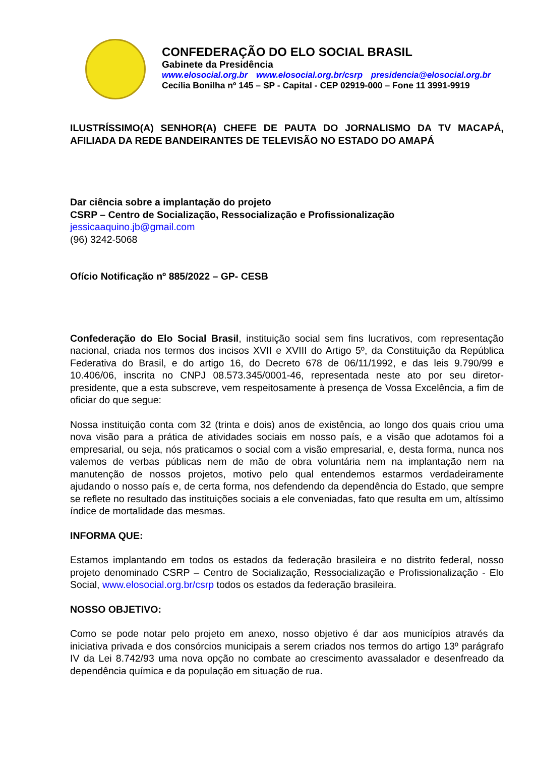CONFEDERAÇÃO DO ELO SOCIAL BRASIL
Gabinete da Presidência
www.elosocial.org.br www.elosocial.org.br/csrp presidencia@elosocial.org.br
Cecília Bonilha nº 145 – SP - Capital - CEP 02919-000 – Fone 11 3991-9919
ILUSTRÍSSIMO(A) SENHOR(A) CHEFE DE PAUTA DO JORNALISMO DA TV MACAPÁ, AFILIADA DA REDE BANDEIRANTES DE TELEVISÃO NO ESTADO DO AMAPÁ
Dar ciência sobre a implantação do projeto
CSRP – Centro de Socialização, Ressocialização e Profissionalização
jessicaaquino.jb@gmail.com
(96) 3242-5068
Ofício Notificação nº 885/2022 – GP- CESB
Confederação do Elo Social Brasil, instituição social sem fins lucrativos, com representação nacional, criada nos termos dos incisos XVII e XVIII do Artigo 5º, da Constituição da República Federativa do Brasil, e do artigo 16, do Decreto 678 de 06/11/1992, e das leis 9.790/99 e 10.406/06, inscrita no CNPJ 08.573.345/0001-46, representada neste ato por seu diretor-presidente, que a esta subscreve, vem respeitosamente à presença de Vossa Excelência, a fim de oficiar do que segue:
Nossa instituição conta com 32 (trinta e dois) anos de existência, ao longo dos quais criou uma nova visão para a prática de atividades sociais em nosso país, e a visão que adotamos foi a empresarial, ou seja, nós praticamos o social com a visão empresarial, e, desta forma, nunca nos valemos de verbas públicas nem de mão de obra voluntária nem na implantação nem na manutenção de nossos projetos, motivo pelo qual entendemos estarmos verdadeiramente ajudando o nosso país e, de certa forma, nos defendendo da dependência do Estado, que sempre se reflete no resultado das instituições sociais a ele conveniadas, fato que resulta em um, altíssimo índice de mortalidade das mesmas.
INFORMA QUE:
Estamos implantando em todos os estados da federação brasileira e no distrito federal, nosso projeto denominado CSRP – Centro de Socialização, Ressocialização e Profissionalização - Elo Social, www.elosocial.org.br/csrp todos os estados da federação brasileira.
NOSSO OBJETIVO:
Como se pode notar pelo projeto em anexo, nosso objetivo é dar aos municípios através da iniciativa privada e dos consórcios municipais a serem criados nos termos do artigo 13º parágrafo IV da Lei 8.742/93 uma nova opção no combate ao crescimento avassalador e desenfreado da dependência química e da população em situação de rua.